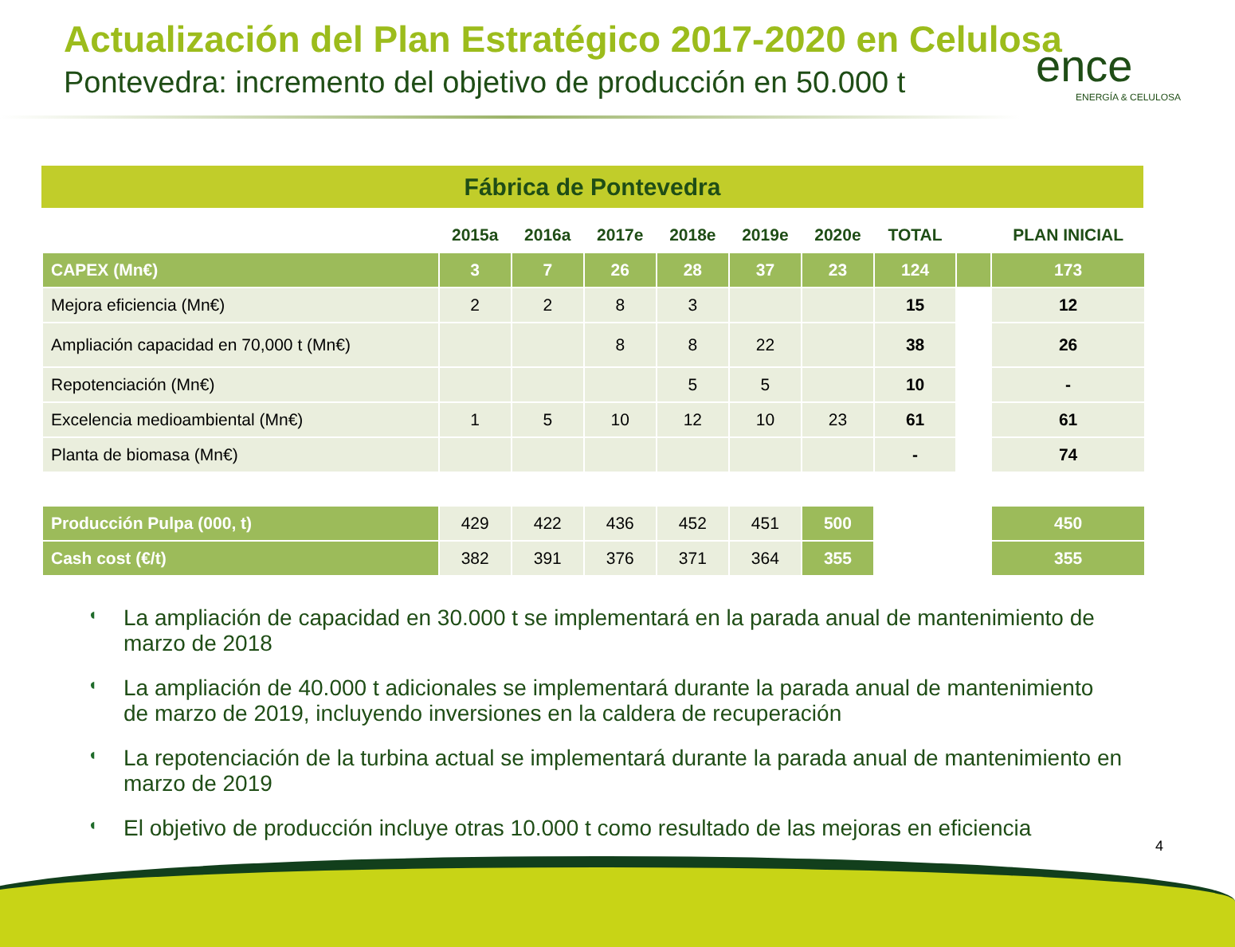Actualización del Plan Estratégico 2017-2020 en Celulosa
Pontevedra: incremento del objetivo de producción en 50.000 t
ence
ENERGÍA & CELULOSA
Fábrica de Pontevedra
| | 2015a | 2016a | 2017e | 2018e | 2019e | 2020e | TOTAL | | PLAN INICIAL |
| --- | --- | --- | --- | --- | --- | --- | --- | --- | --- |
| CAPEX (Mn€) | 3 | 7 | 26 | 28 | 37 | 23 | 124 | | 173 |
| Mejora eficiencia (Mn€) | 2 | 2 | 8 | 3 | | | 15 | | 12 |
| Ampliación capacidad en 70,000 t (Mn€) | | | 8 | 8 | 22 | | 38 | | 26 |
| Repotenciación (Mn€) | | | | 5 | 5 | | 10 | | - |
| Excelencia medioambiental (Mn€) | 1 | 5 | 10 | 12 | 10 | 23 | 61 | | 61 |
| Planta de biomasa (Mn€) | | | | | | | - | | 74 |
| Producción Pulpa (000, t) | 429 | 422 | 436 | 452 | 451 | 500 | | | 450 |
| Cash cost (€/t) | 382 | 391 | 376 | 371 | 364 | 355 | | | 355 |
◖ La ampliación de capacidad en 30.000 t se implementará en la parada anual de mantenimiento de marzo de 2018
◖ La ampliación de 40.000 t adicionales se implementará durante la parada anual de mantenimiento de marzo de 2019, incluyendo inversiones en la caldera de recuperación
◖ La repotenciación de la turbina actual se implementará durante la parada anual de mantenimiento en marzo de 2019
◖ El objetivo de producción incluye otras 10.000 t como resultado de las mejoras en eficiencia
4